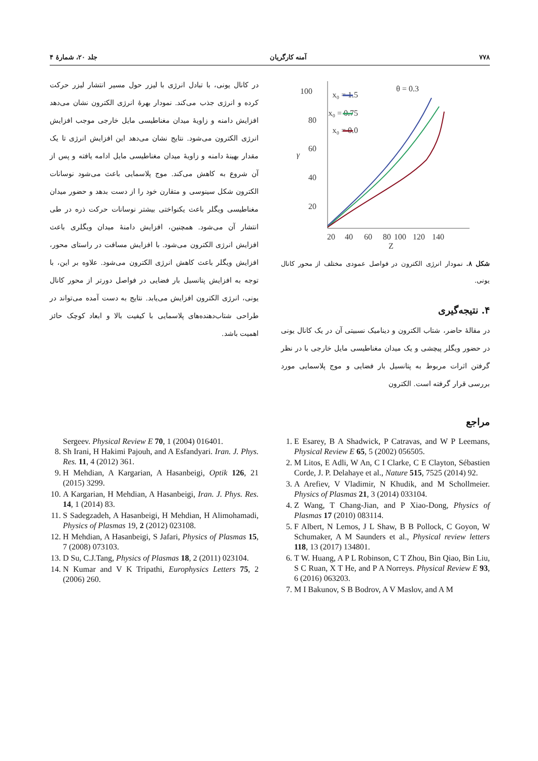۷۷۸ آمنه کارگریان جلد ۲۰، شمارهٔ ۴
100
80
60
40
20
20
40
60
80
100
120
140
Z
γ
θ = 0.3
x₀ = 1.5
x₀ = 0.75
x₀ = 0.0
شکل ۸. نمودار انرژی الکترون در فواصل عمودی مختلف از محور کانال یونی.
۴. نتیجه‌گیری
در مقالهٔ حاضر، شتاب الکترون و دینامیک نسبیتی آن در یک کانال یونی در حضور ویگلر پیچشی و یک میدان مغناطیسی مایل خارجی با در نظر گرفتن اثرات مربوط به پتانسیل بار فضایی و موج پلاسمایی مورد بررسی قرار گرفته است. الکترون
مراجع
در کانال یونی، با تبادل انرژی با لیزر حول مسیر انتشار لیزر حرکت کرده و انرژی جذب می‌کند. نمودار بهرهٔ انرژی الکترون نشان می‌دهد افزایش دامنه و زاویهٔ میدان مغناطیسی مایل خارجی موجب افزایش انرژی الکترون می‌شود. نتایج نشان می‌دهد این افزایش انرژی تا یک مقدار بهینهٔ دامنه و زاویهٔ میدان مغناطیسی مایل ادامه یافته و پس از آن شروع به کاهش می‌کند. موج پلاسمایی باعث می‌شود نوسانات الکترون شکل سینوسی و متقارن خود را از دست بدهد و حضور میدان مغناطیسی ویگلر باعث یکنواختی بیشتر نوسانات حرکت ذره در طی انتشار آن می‌شود. همچنین، افزایش دامنهٔ میدان ویگلری باعث افزایش انرژی الکترون می‌شود. با افزایش مسافت در راستای محور، افزایش ویگلر باعث کاهش انرژی الکترون می‌شود. علاوه بر این، با توجه به افزایش پتانسیل بار فضایی در فواصل دورتر از محور کانال یونی، انرژی الکترون افزایش می‌یابد. نتایج به دست آمده می‌تواند در طراحی شتاب‌دهنده‌های پلاسمایی با کیفیت بالا و ابعاد کوچک حائز اهمیت باشد.
1. E Esarey, B A Shadwick, P Catravas, and W P Leemans, Physical Review E 65, 5 (2002) 056505.
2. M Litos, E Adli, W An, C I Clarke, C E Clayton, Sébastien Corde, J. P. Delahaye et al., Nature 515, 7525 (2014) 92.
3. A Arefiev, V Vladimir, N Khudik, and M Schollmeier. Physics of Plasmas 21, 3 (2014) 033104.
4. Z Wang, T Chang-Jian, and P Xiao-Dong, Physics of Plasmas 17 (2010) 083114.
5. F Albert, N Lemos, J L Shaw, B B Pollock, C Goyon, W Schumaker, A M Saunders et al., Physical review letters 118, 13 (2017) 134801.
6. T W. Huang, A P L Robinson, C T Zhou, Bin Qiao, Bin Liu, S C Ruan, X T He, and P A Norreys. Physical Review E 93, 6 (2016) 063203.
7. M I Bakunov, S B Bodrov, A V Maslov, and A M
Sergeev. Physical Review E 70, 1 (2004) 016401.
8. Sh Irani, H Hakimi Pajouh, and A Esfandyari. Iran. J. Phys. Res. 11, 4 (2012) 361.
9. H Mehdian, A Kargarian, A Hasanbeigi, Optik 126, 21 (2015) 3299.
10. A Kargarian, H Mehdian, A Hasanbeigi, Iran. J. Phys. Res. 14, 1 (2014) 83.
11. S Sadegzadeh, A Hasanbeigi, H Mehdian, H Alimohamadi, Physics of Plasmas 19, 2 (2012) 023108.
12. H Mehdian, A Hasanbeigi, S Jafari, Physics of Plasmas 15, 7 (2008) 073103.
13. D Su, C.J.Tang, Physics of Plasmas 18, 2 (2011) 023104.
14. N Kumar and V K Tripathi, Europhysics Letters 75, 2 (2006) 260.